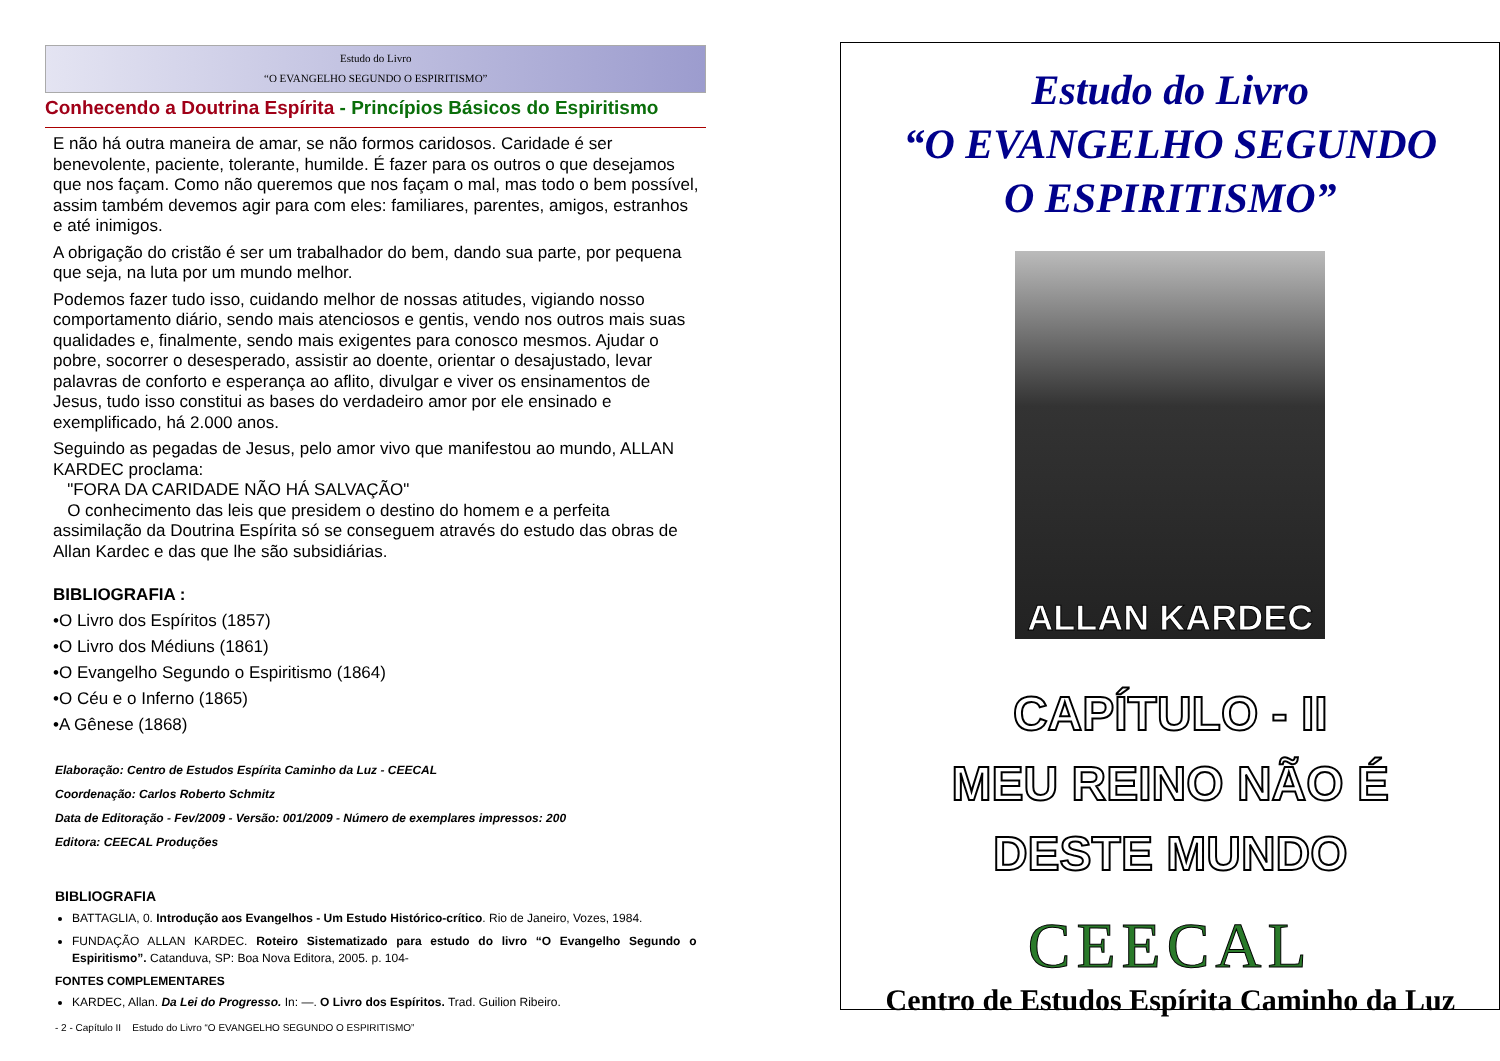Estudo do Livro
“O EVANGELHO SEGUNDO O ESPIRITISMO”
Conhecendo a Doutrina Espírita - Princípios Básicos do Espiritismo
E não há outra maneira de amar, se não formos caridosos. Caridade é ser benevolente, paciente, tolerante, humilde. É fazer para os outros o que desejamos que nos façam. Como não queremos que nos façam o mal, mas todo o bem possível, assim também devemos agir para com eles: familiares, parentes, amigos, estranhos e até inimigos.
A obrigação do cristão é ser um trabalhador do bem, dando sua parte, por pequena que seja, na luta por um mundo melhor.
Podemos fazer tudo isso, cuidando melhor de nossas atitudes, vigiando nosso comportamento diário, sendo mais atenciosos e gentis, vendo nos outros mais suas qualidades e, finalmente, sendo mais exigentes para conosco mesmos. Ajudar o pobre, socorrer o desesperado, assistir ao doente, orientar o desajustado, levar palavras de conforto e esperança ao aflito, divulgar e viver os ensinamentos de Jesus, tudo isso constitui as bases do verdadeiro amor por ele ensinado e exemplificado, há 2.000 anos.
Seguindo as pegadas de Jesus, pelo amor vivo que manifestou ao mundo, ALLAN KARDEC proclama:
"FORA DA CARIDADE NÃO HÁ SALVAÇÃO"
O conhecimento das leis que presidem o destino do homem e a perfeita assimilação da Doutrina Espírita só se conseguem através do estudo das obras de Allan Kardec e das que lhe são subsidiárias.
BIBLIOGRAFIA :
•O Livro dos Espíritos (1857)
•O Livro dos Médiuns (1861)
•O Evangelho Segundo o Espiritismo (1864)
•O Céu e o Inferno (1865)
•A Gênese (1868)
Elaboração: Centro de Estudos Espírita Caminho da Luz - CEECAL
Coordenação: Carlos Roberto Schmitz
Data de Editoração - Fev/2009 - Versão: 001/2009 - Número de exemplares impressos: 200
Editora: CEECAL Produções
BIBLIOGRAFIA
BATTAGLIA, 0. Introdução aos Evangelhos - Um Estudo Histórico-crítico. Rio de Janeiro, Vozes, 1984.
FUNDAÇÃO ALLAN KARDEC. Roteiro Sistematizado para estudo do livro “O Evangelho Segundo o Espiritismo”. Catanduva, SP: Boa Nova Editora, 2005. p. 104-
FONTES COMPLEMENTARES
KARDEC, Allan. Da Lei do Progresso. In: —. O Livro dos Espíritos. Trad. Guilion Ribeiro.
- 2 - Capítulo II Estudo do Livro “O EVANGELHO SEGUNDO O ESPIRITISMO”
Estudo do Livro
“O EVANGELHO SEGUNDO
O ESPIRITISMO”
ALLAN KARDEC
CAPÍTULO - II
MEU REINO NÃO É
DESTE MUNDO
CEECAL
Centro de Estudos Espírita Caminho da Luz